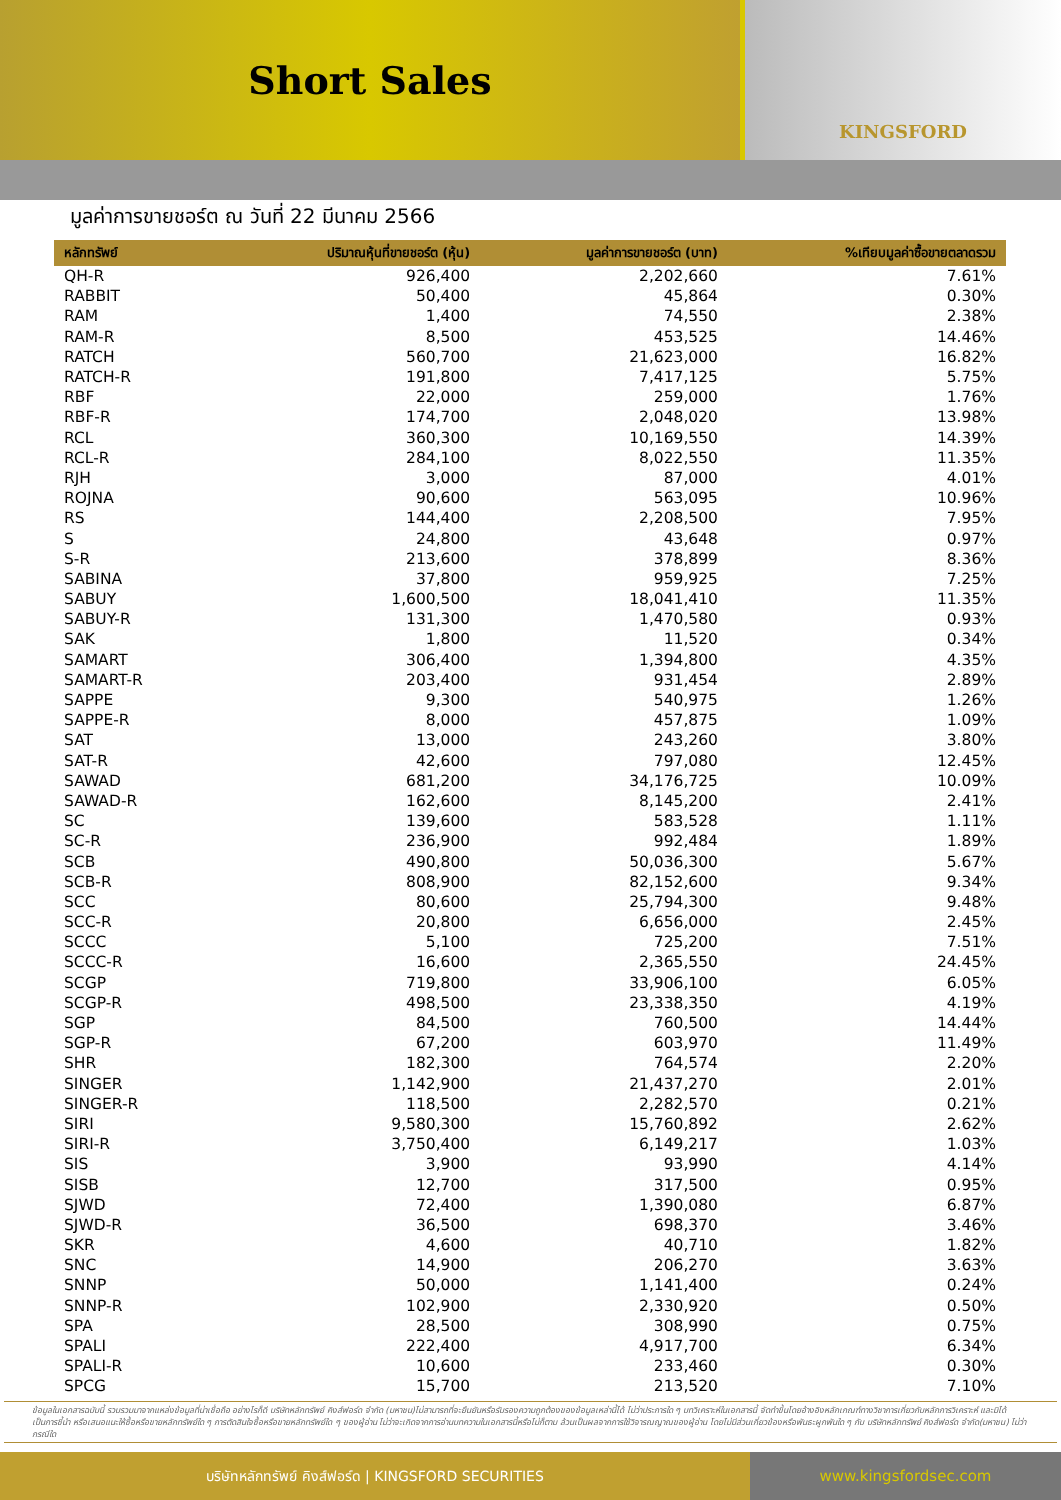Short Sales
KINGSFORD
มูลค่าการขายชอร์ต ณ วันที่ 22 มีนาคม 2566
| หลักทรัพย์ | ปริมาณหุ้นที่ขายชอร์ต (หุ้น) | มูลค่าการขายชอร์ต (บาท) | %เทียบมูลค่าซื้อขายตลาดรวม |
| --- | --- | --- | --- |
| QH-R | 926,400 | 2,202,660 | 7.61% |
| RABBIT | 50,400 | 45,864 | 0.30% |
| RAM | 1,400 | 74,550 | 2.38% |
| RAM-R | 8,500 | 453,525 | 14.46% |
| RATCH | 560,700 | 21,623,000 | 16.82% |
| RATCH-R | 191,800 | 7,417,125 | 5.75% |
| RBF | 22,000 | 259,000 | 1.76% |
| RBF-R | 174,700 | 2,048,020 | 13.98% |
| RCL | 360,300 | 10,169,550 | 14.39% |
| RCL-R | 284,100 | 8,022,550 | 11.35% |
| RJH | 3,000 | 87,000 | 4.01% |
| ROJNA | 90,600 | 563,095 | 10.96% |
| RS | 144,400 | 2,208,500 | 7.95% |
| S | 24,800 | 43,648 | 0.97% |
| S-R | 213,600 | 378,899 | 8.36% |
| SABINA | 37,800 | 959,925 | 7.25% |
| SABUY | 1,600,500 | 18,041,410 | 11.35% |
| SABUY-R | 131,300 | 1,470,580 | 0.93% |
| SAK | 1,800 | 11,520 | 0.34% |
| SAMART | 306,400 | 1,394,800 | 4.35% |
| SAMART-R | 203,400 | 931,454 | 2.89% |
| SAPPE | 9,300 | 540,975 | 1.26% |
| SAPPE-R | 8,000 | 457,875 | 1.09% |
| SAT | 13,000 | 243,260 | 3.80% |
| SAT-R | 42,600 | 797,080 | 12.45% |
| SAWAD | 681,200 | 34,176,725 | 10.09% |
| SAWAD-R | 162,600 | 8,145,200 | 2.41% |
| SC | 139,600 | 583,528 | 1.11% |
| SC-R | 236,900 | 992,484 | 1.89% |
| SCB | 490,800 | 50,036,300 | 5.67% |
| SCB-R | 808,900 | 82,152,600 | 9.34% |
| SCC | 80,600 | 25,794,300 | 9.48% |
| SCC-R | 20,800 | 6,656,000 | 2.45% |
| SCCC | 5,100 | 725,200 | 7.51% |
| SCCC-R | 16,600 | 2,365,550 | 24.45% |
| SCGP | 719,800 | 33,906,100 | 6.05% |
| SCGP-R | 498,500 | 23,338,350 | 4.19% |
| SGP | 84,500 | 760,500 | 14.44% |
| SGP-R | 67,200 | 603,970 | 11.49% |
| SHR | 182,300 | 764,574 | 2.20% |
| SINGER | 1,142,900 | 21,437,270 | 2.01% |
| SINGER-R | 118,500 | 2,282,570 | 0.21% |
| SIRI | 9,580,300 | 15,760,892 | 2.62% |
| SIRI-R | 3,750,400 | 6,149,217 | 1.03% |
| SIS | 3,900 | 93,990 | 4.14% |
| SISB | 12,700 | 317,500 | 0.95% |
| SJWD | 72,400 | 1,390,080 | 6.87% |
| SJWD-R | 36,500 | 698,370 | 3.46% |
| SKR | 4,600 | 40,710 | 1.82% |
| SNC | 14,900 | 206,270 | 3.63% |
| SNNP | 50,000 | 1,141,400 | 0.24% |
| SNNP-R | 102,900 | 2,330,920 | 0.50% |
| SPA | 28,500 | 308,990 | 0.75% |
| SPALI | 222,400 | 4,917,700 | 6.34% |
| SPALI-R | 10,600 | 233,460 | 0.30% |
| SPCG | 15,700 | 213,520 | 7.10% |
ข้อมูลในเอกสารฉบับนี้ รวบรวมมาจากแหล่งข้อมูลที่น่าเชื่อถือ อย่างไรก็ดี บริษัทหลักทรัพย์ คิงส์ฟอร์ด จำกัด (มหาชน)ไม่สามารถที่จะยืนยันหรือรับรองความถูกต้องของข้อมูลเหล่านี้ได้ ไม่ว่าประการใด ๆ บทวิเคราะห์ในเอกสารนี้ จัดทำขึ้นโดยอ้างอิงหลักเกณฑ์ทางวิชาการเกี่ยวกับหลักการวิเคราะห์ และมิได้เป็นการชี้นำ หรือเสนอแนะให้ซื้อหรือขายหลักทรัพย์ใด ๆ การตัดสินใจซื้อหรือขายหลักทรัพย์ใด ๆ ของผู้อ่าน ไม่ว่าจะเกิดจากการอ่านบทความในเอกสารนี้หรือไม่ก็ตาม ล้วนเป็นผลจากการใช้วิจารณญาณของผู้อ่าน โดยไม่มีส่วนเกี่ยวข้องหรือพันธะผูกพันใด ๆ กับ บริษัทหลักทรัพย์ คิงส์ฟอร์ด จำกัด(มหาชน) ไม่ว่ากรณีใด
บริษัทหลักทรัพย์ คิงส์ฟอร์ด | KINGSFORD SECURITIES
www.kingsfordsec.com